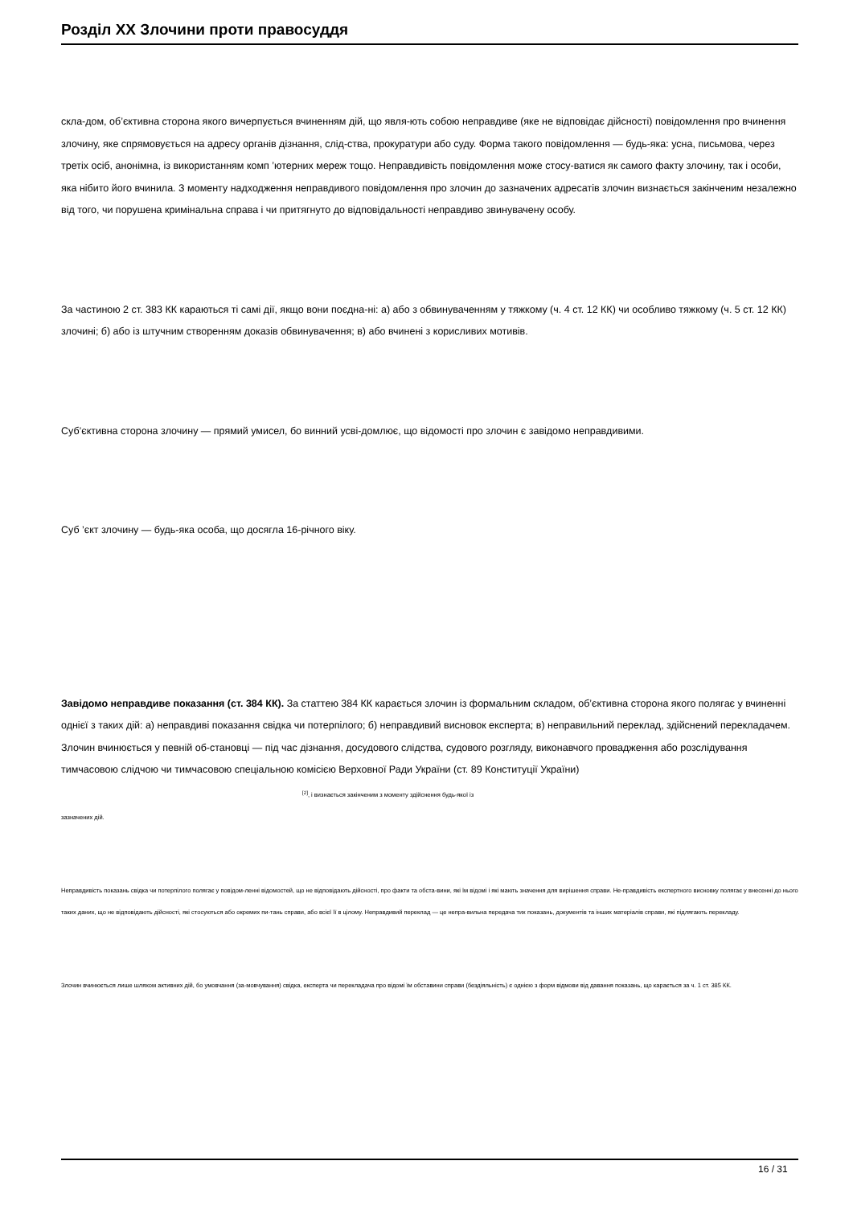Розділ XX Злочини проти правосуддя
скла-дом, об’єктивна сторона якого вичерпується вчиненням дій, що явля-ють собою неправдиве (яке не відповідає дійсності) повідомлення про вчинення злочину, яке спрямовується на адресу органів дізнання, слід-ства, прокуратури або суду. Форма такого повідомлення — будь-яка: усна, письмова, через третіх осіб, анонімна, із використанням комп ’ютерних мереж тощо. Неправдивість повідомлення може стосу-ватися як самого факту злочину, так і особи, яка нібито його вчинила. З моменту надходження неправдивого повідомлення про злочин до зазначених адресатів злочин визнається закінченим незалежно від того, чи порушена кримінальна справа і чи притягнуто до відповідальності неправдиво звинувачену особу.
За частиною 2 ст. 383 КК караються ті самі дії, якщо вони поєдна-ні: а) або з обвинуваченням у тяжкому (ч. 4 ст. 12 КК) чи особливо тяжкому (ч. 5 ст. 12 КК) злочині; б) або із штучним створенням доказів обвинувачення; в) або вчинені з корисливих мотивів.
Суб’єктивна сторона злочину — прямий умисел, бо винний усві-домлює, що відомості про злочин є завідомо неправдивими.
Суб ’єкт злочину — будь-яка особа, що досягла 16-річного віку.
Завідомо неправдиве показання (ст. 384 КК). За статтею 384 КК карається злочин із формальним складом, об’єктивна сторона якого полягає у вчиненні однієї з таких дій: а) неправдиві показання свідка чи потерпілого; б) неправдивий висновок експерта; в) неправильний переклад, здійснений перекладачем. Злочин вчинюється у певній об-становці — під час дізнання, досудового слідства, судового розгляду, виконавчого провадження або розслідування тимчасовою слідчою чи тимчасовою спеціальною комісією Верховної Ради України (ст. 89 Конституції України) <sup>[2]</sup>, і визнається закінченим з моменту здійснення будь-якої із
зазначених дій.
Неправдивість показань свідка чи потерпілого полягає у повідом-ленні відомостей, що не відповідають дійсності, про факти та обста-вини, які їм відомі і які мають значення для вирішення справи. Не-правдивість експертного висновку полягає у внесенні до нього таких даних, що не відповідають дійсності, які стосуються або окремих пи-тань справи, або всієї її в цілому. Неправдивий переклад — це непра-вильна передача тих показань, документів та інших матеріалів справи, які підлягають перекладу.
Злочин вчинюється лише шляхом активних дій, бо умовчання (за-мовчування) свідка, експерта чи перекладача про відомі їм обставини справи (бездіяльність) є однією з форм відмови від давання показань, що карається за ч. 1 ст. 385 КК.
16 / 31